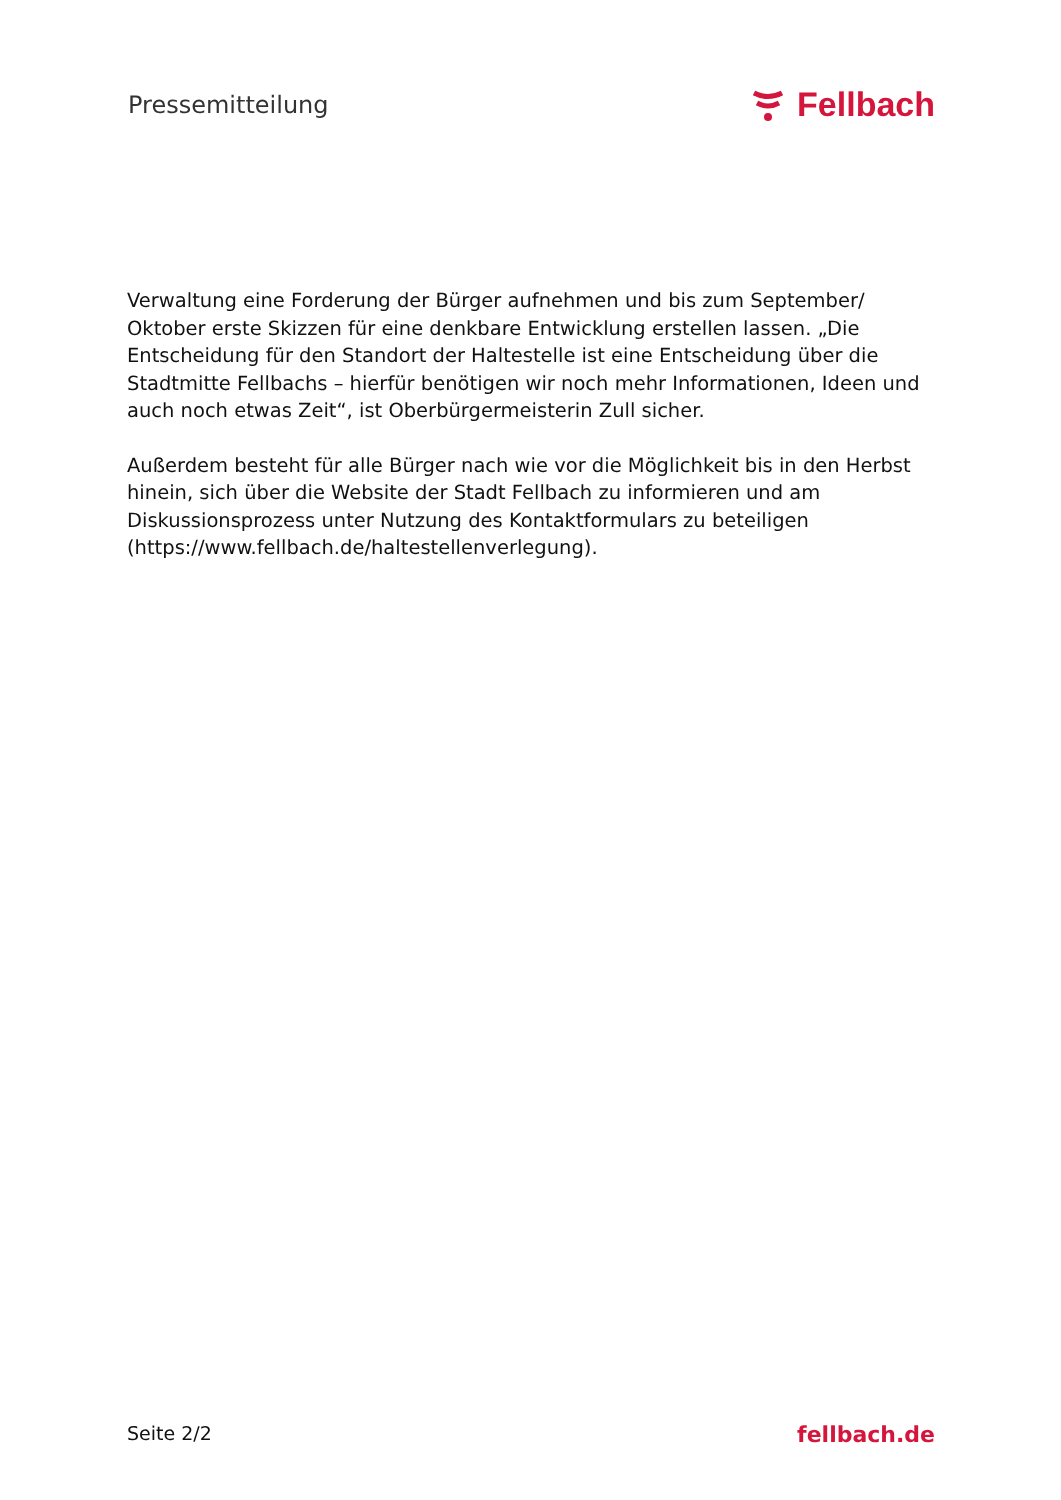Pressemitteilung
Fellbach
Verwaltung eine Forderung der Bürger aufnehmen und bis zum September/ Oktober erste Skizzen für eine denkbare Entwicklung erstellen lassen. „Die Entscheidung für den Standort der Haltestelle ist eine Entscheidung über die Stadtmitte Fellbachs – hierfür benötigen wir noch mehr Informationen, Ideen und auch noch etwas Zeit“, ist Oberbürgermeisterin Zull sicher.
Außerdem besteht für alle Bürger nach wie vor die Möglichkeit bis in den Herbst hinein, sich über die Website der Stadt Fellbach zu informieren und am Diskussionsprozess unter Nutzung des Kontaktformulars zu beteiligen (https://www.fellbach.de/haltestellenverlegung).
Seite 2/2 fellbach.de